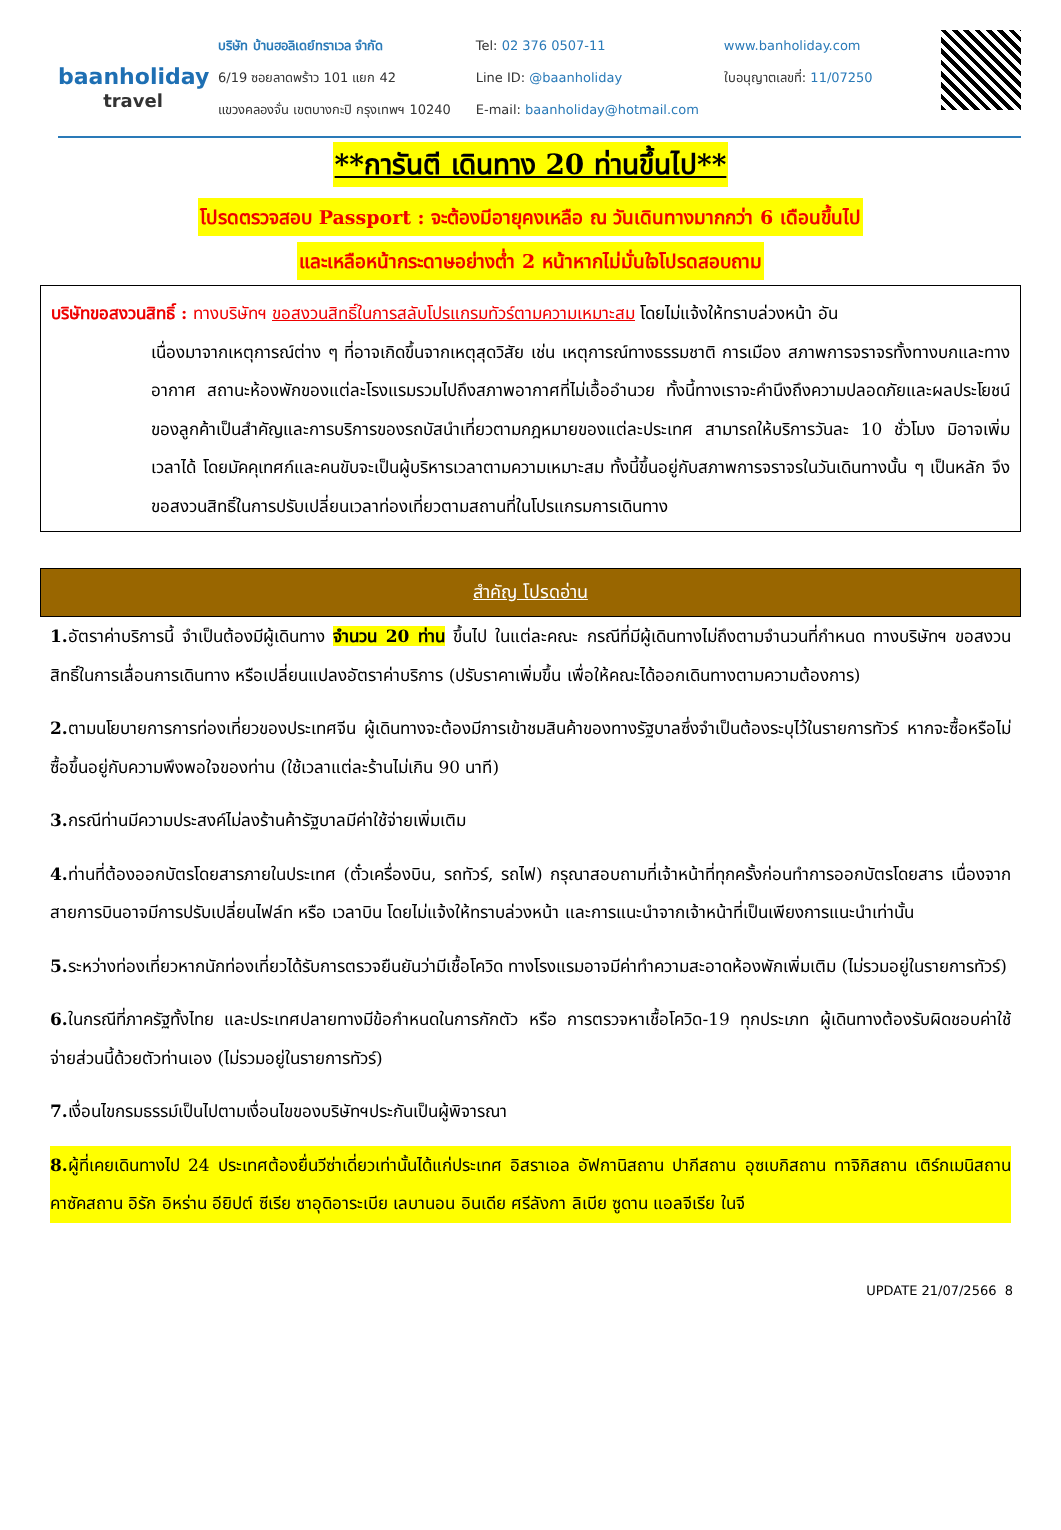baanholiday
travel
บริษัท บ้านฮอลิเดย์ทราเวล จำกัด
6/19 ซอยลาดพร้าว 101 แยก 42
แขวงคลองจั่น เขตบางกะปิ กรุงเทพฯ 10240
Tel: 02 376 0507-11
Line ID: @baanholiday
E-mail: baanholiday@hotmail.com
www.banholiday.com
ใบอนุญาตเลขที่: 11/07250
**การันตี เดินทาง 20 ท่านขึ้นไป**
โปรดตรวจสอบ Passport : จะต้องมีอายุคงเหลือ ณ วันเดินทางมากกว่า 6 เดือนขึ้นไป
และเหลือหน้ากระดาษอย่างต่ำ 2 หน้าหากไม่มั่นใจโปรดสอบถาม
บริษัทขอสงวนสิทธิ์ : ทางบริษัทฯ ขอสงวนสิทธิ์ในการสลับโปรแกรมทัวร์ตามความเหมาะสม โดยไม่แจ้งให้ทราบล่วงหน้า อัน
เนื่องมาจากเหตุการณ์ต่าง ๆ ที่อาจเกิดขึ้นจากเหตุสุดวิสัย เช่น เหตุการณ์ทางธรรมชาติ การเมือง สภาพการจราจรทั้งทางบกและทางอากาศ สถานะห้องพักของแต่ละโรงแรมรวมไปถึงสภาพอากาศที่ไม่เอื้ออำนวย ทั้งนี้ทางเราจะคำนึงถึงความปลอดภัยและผลประโยชน์ของลูกค้าเป็นสำคัญและการบริการของรถบัสนำเที่ยวตามกฎหมายของแต่ละประเทศ สามารถให้บริการวันละ 10 ชั่วโมง มิอาจเพิ่มเวลาได้ โดยมัคคุเทศก์และคนขับจะเป็นผู้บริหารเวลาตามความเหมาะสม ทั้งนี้ขึ้นอยู่กับสภาพการจราจรในวันเดินทางนั้น ๆ เป็นหลัก จึงขอสงวนสิทธิ์ในการปรับเปลี่ยนเวลาท่องเที่ยวตามสถานที่ในโปรแกรมการเดินทาง
สำคัญ โปรดอ่าน
1. อัตราค่าบริการนี้ จำเป็นต้องมีผู้เดินทาง จำนวน 20 ท่าน ขึ้นไป ในแต่ละคณะ กรณีที่มีผู้เดินทางไม่ถึงตามจำนวนที่กำหนด ทางบริษัทฯ ขอสงวนสิทธิ์ในการเลื่อนการเดินทาง หรือเปลี่ยนแปลงอัตราค่าบริการ (ปรับราคาเพิ่มขึ้น เพื่อให้คณะได้ออกเดินทางตามความต้องการ)
2. ตามนโยบายการการท่องเที่ยวของประเทศจีน ผู้เดินทางจะต้องมีการเข้าชมสินค้าของทางรัฐบาลซึ่งจำเป็นต้องระบุไว้ในรายการทัวร์ หากจะซื้อหรือไม่ซื้อขึ้นอยู่กับความพึงพอใจของท่าน (ใช้เวลาแต่ละร้านไม่เกิน 90 นาที)
3. กรณีท่านมีความประสงค์ไม่ลงร้านค้ารัฐบาลมีค่าใช้จ่ายเพิ่มเติม
4. ท่านที่ต้องออกบัตรโดยสารภายในประเทศ (ตั๋วเครื่องบิน, รถทัวร์, รถไฟ) กรุณาสอบถามที่เจ้าหน้าที่ทุกครั้งก่อนทำการออกบัตรโดยสาร เนื่องจากสายการบินอาจมีการปรับเปลี่ยนไฟล์ท หรือ เวลาบิน โดยไม่แจ้งให้ทราบล่วงหน้า และการแนะนำจากเจ้าหน้าที่เป็นเพียงการแนะนำเท่านั้น
5. ระหว่างท่องเที่ยวหากนักท่องเที่ยวได้รับการตรวจยืนยันว่ามีเชื้อโควิด ทางโรงแรมอาจมีค่าทำความสะอาดห้องพักเพิ่มเติม (ไม่รวมอยู่ในรายการทัวร์)
6. ในกรณีที่ภาครัฐทั้งไทย และประเทศปลายทางมีข้อกำหนดในการกักตัว หรือ การตรวจหาเชื้อโควิด-19 ทุกประเภท ผู้เดินทางต้องรับผิดชอบค่าใช้จ่ายส่วนนี้ด้วยตัวท่านเอง (ไม่รวมอยู่ในรายการทัวร์)
7. เงื่อนไขกรมธรรม์เป็นไปตามเงื่อนไขของบริษัทฯประกันเป็นผู้พิจารณา
8. ผู้ที่เคยเดินทางไป 24 ประเทศต้องยื่นวีซ่าเดี่ยวเท่านั้นได้แก่ประเทศ อิสราเอล อัฟกานิสถาน ปากีสถาน อุซเบกิสถาน ทาจิกิสถาน เติร์กเมนิสถาน คาซัคสถาน อิรัก อิหร่าน อียิปต์ ซีเรีย ซาอุดิอาระเบีย เลบานอน อินเดีย ศรีลังกา ลิเบีย ซูดาน แอลจีเรีย ในจี
UPDATE 21/07/2566 8